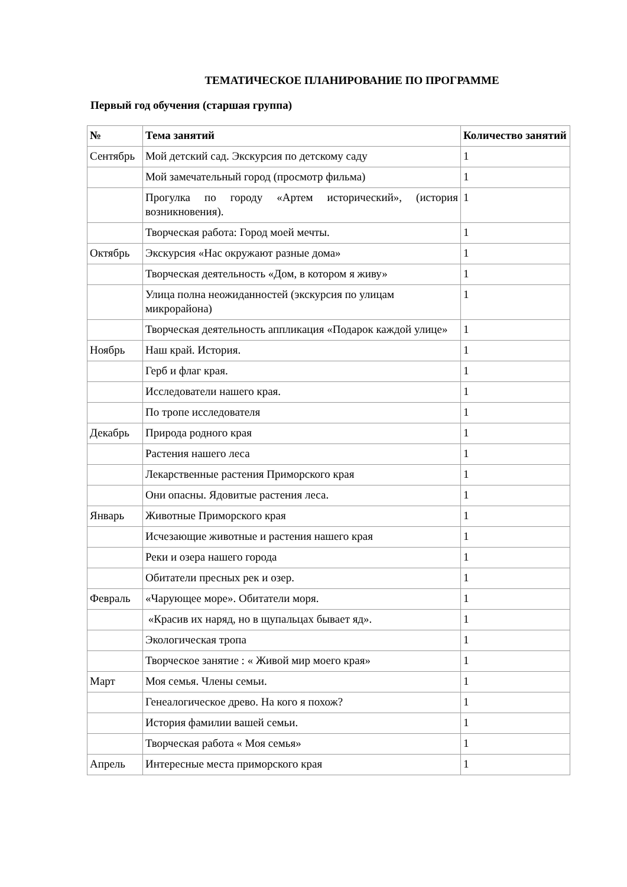ТЕМАТИЧЕСКОЕ ПЛАНИРОВАНИЕ ПО ПРОГРАММЕ
Первый год обучения (старшая группа)
| № | Тема занятий | Количество занятий |
| --- | --- | --- |
| Сентябрь | Мой детский сад. Экскурсия по детскому саду | 1 |
| | Мой замечательный город (просмотр фильма) | 1 |
| | Прогулка по городу «Артем исторический», (история возникновения). | 1 |
| | Творческая работа: Город моей мечты. | 1 |
| Октябрь | Экскурсия «Нас окружают разные дома» | 1 |
| | Творческая деятельность «Дом, в котором я живу» | 1 |
| | Улица полна неожиданностей (экскурсия по улицам микрорайона) | 1 |
| | Творческая деятельность аппликация «Подарок каждой улице» | 1 |
| Ноябрь | Наш край. История. | 1 |
| | Герб и флаг края. | 1 |
| | Исследователи нашего края. | 1 |
| | По тропе исследователя | 1 |
| Декабрь | Природа родного края | 1 |
| | Растения нашего леса | 1 |
| | Лекарственные растения Приморского края | 1 |
| | Они опасны. Ядовитые растения леса. | 1 |
| Январь | Животные Приморского края | 1 |
| | Исчезающие животные и растения нашего края | 1 |
| | Реки и озера нашего города | 1 |
| | Обитатели пресных рек и озер. | 1 |
| Февраль | «Чарующее море». Обитатели моря. | 1 |
| | «Красив их наряд, но в щупальцах бывает яд». | 1 |
| | Экологическая тропа | 1 |
| | Творческое занятие : « Живой мир моего края» | 1 |
| Март | Моя семья. Члены семьи. | 1 |
| | Генеалогическое древо. На кого я похож? | 1 |
| | История фамилии вашей семьи. | 1 |
| | Творческая работа « Моя семья» | 1 |
| Апрель | Интересные места приморского края | 1 |